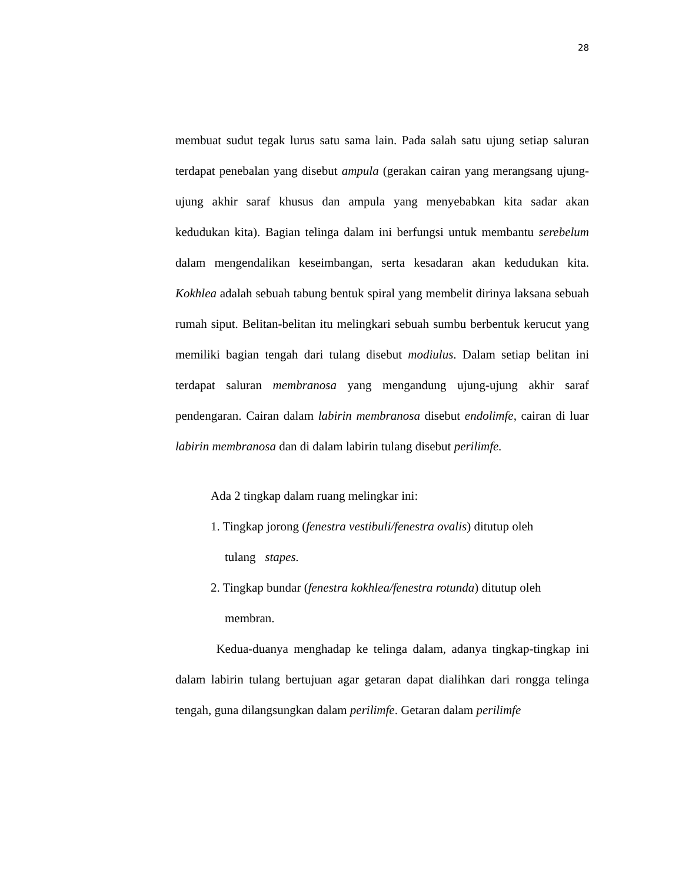28
membuat sudut tegak lurus satu sama lain. Pada salah satu ujung setiap saluran terdapat penebalan yang disebut ampula (gerakan cairan yang merangsang ujung-ujung akhir saraf khusus dan ampula yang menyebabkan kita sadar akan kedudukan kita). Bagian telinga dalam ini berfungsi untuk membantu serebelum dalam mengendalikan keseimbangan, serta kesadaran akan kedudukan kita. Kokhlea adalah sebuah tabung bentuk spiral yang membelit dirinya laksana sebuah rumah siput. Belitan-belitan itu melingkari sebuah sumbu berbentuk kerucut yang memiliki bagian tengah dari tulang disebut modiulus. Dalam setiap belitan ini terdapat saluran membranosa yang mengandung ujung-ujung akhir saraf pendengaran. Cairan dalam labirin membranosa disebut endolimfe, cairan di luar labirin membranosa dan di dalam labirin tulang disebut perilimfe.
Ada 2 tingkap dalam ruang melingkar ini:
1. Tingkap jorong (fenestra vestibuli/fenestra ovalis) ditutup oleh
tulang stapes.
2. Tingkap bundar (fenestra kokhlea/fenestra rotunda) ditutup oleh
membran.
Kedua-duanya menghadap ke telinga dalam, adanya tingkap-tingkap ini dalam labirin tulang bertujuan agar getaran dapat dialihkan dari rongga telinga tengah, guna dilangsungkan dalam perilimfe. Getaran dalam perilimfe